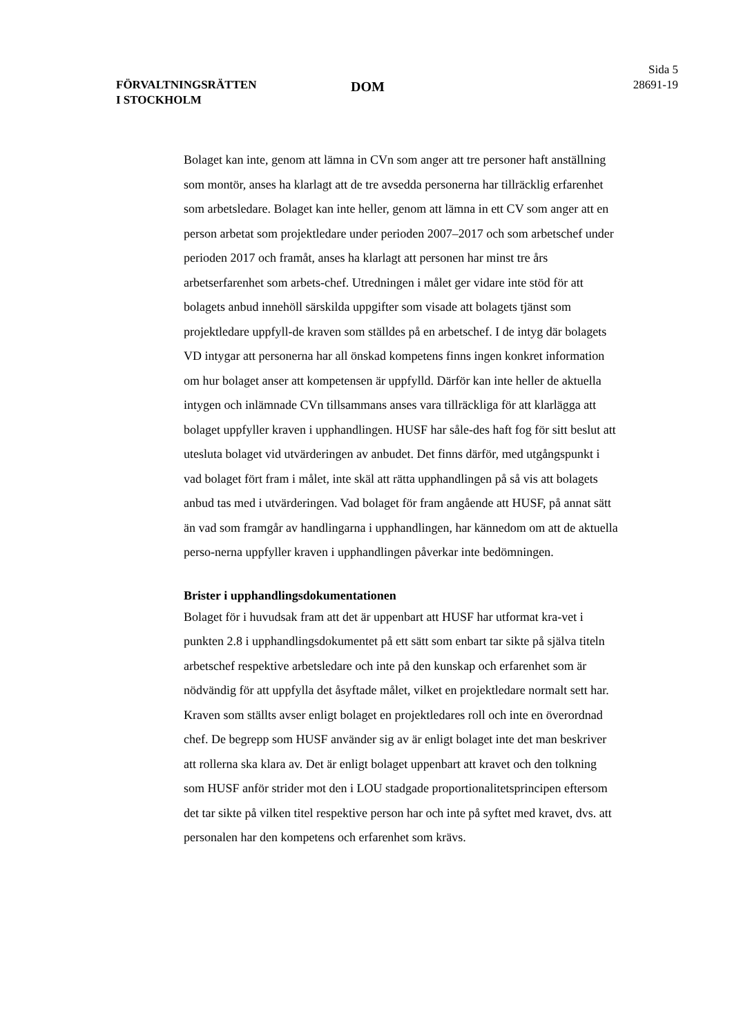FÖRVALTNINGSRÄTTEN
I STOCKHOLM
DOM
Sida 5
28691-19
Bolaget kan inte, genom att lämna in CVn som anger att tre personer haft anställning som montör, anses ha klarlagt att de tre avsedda personerna har tillräcklig erfarenhet som arbetsledare. Bolaget kan inte heller, genom att lämna in ett CV som anger att en person arbetat som projektledare under perioden 2007–2017 och som arbetschef under perioden 2017 och framåt, anses ha klarlagt att personen har minst tre års arbetserfarenhet som arbets-chef. Utredningen i målet ger vidare inte stöd för att bolagets anbud innehöll särskilda uppgifter som visade att bolagets tjänst som projektledare uppfyll-de kraven som ställdes på en arbetschef. I de intyg där bolagets VD intygar att personerna har all önskad kompetens finns ingen konkret information om hur bolaget anser att kompetensen är uppfylld. Därför kan inte heller de aktuella intygen och inlämnade CVn tillsammans anses vara tillräckliga för att klarlägga att bolaget uppfyller kraven i upphandlingen. HUSF har såle-des haft fog för sitt beslut att utesluta bolaget vid utvärderingen av anbudet. Det finns därför, med utgångspunkt i vad bolaget fört fram i målet, inte skäl att rätta upphandlingen på så vis att bolagets anbud tas med i utvärderingen. Vad bolaget för fram angående att HUSF, på annat sätt än vad som framgår av handlingarna i upphandlingen, har kännedom om att de aktuella perso-nerna uppfyller kraven i upphandlingen påverkar inte bedömningen.
Brister i upphandlingsdokumentationen
Bolaget för i huvudsak fram att det är uppenbart att HUSF har utformat kra-vet i punkten 2.8 i upphandlingsdokumentet på ett sätt som enbart tar sikte på själva titeln arbetschef respektive arbetsledare och inte på den kunskap och erfarenhet som är nödvändig för att uppfylla det åsyftade målet, vilket en projektledare normalt sett har. Kraven som ställts avser enligt bolaget en projektledares roll och inte en överordnad chef. De begrepp som HUSF använder sig av är enligt bolaget inte det man beskriver att rollerna ska klara av. Det är enligt bolaget uppenbart att kravet och den tolkning som HUSF anför strider mot den i LOU stadgade proportionalitetsprincipen eftersom det tar sikte på vilken titel respektive person har och inte på syftet med kravet, dvs. att personalen har den kompetens och erfarenhet som krävs.